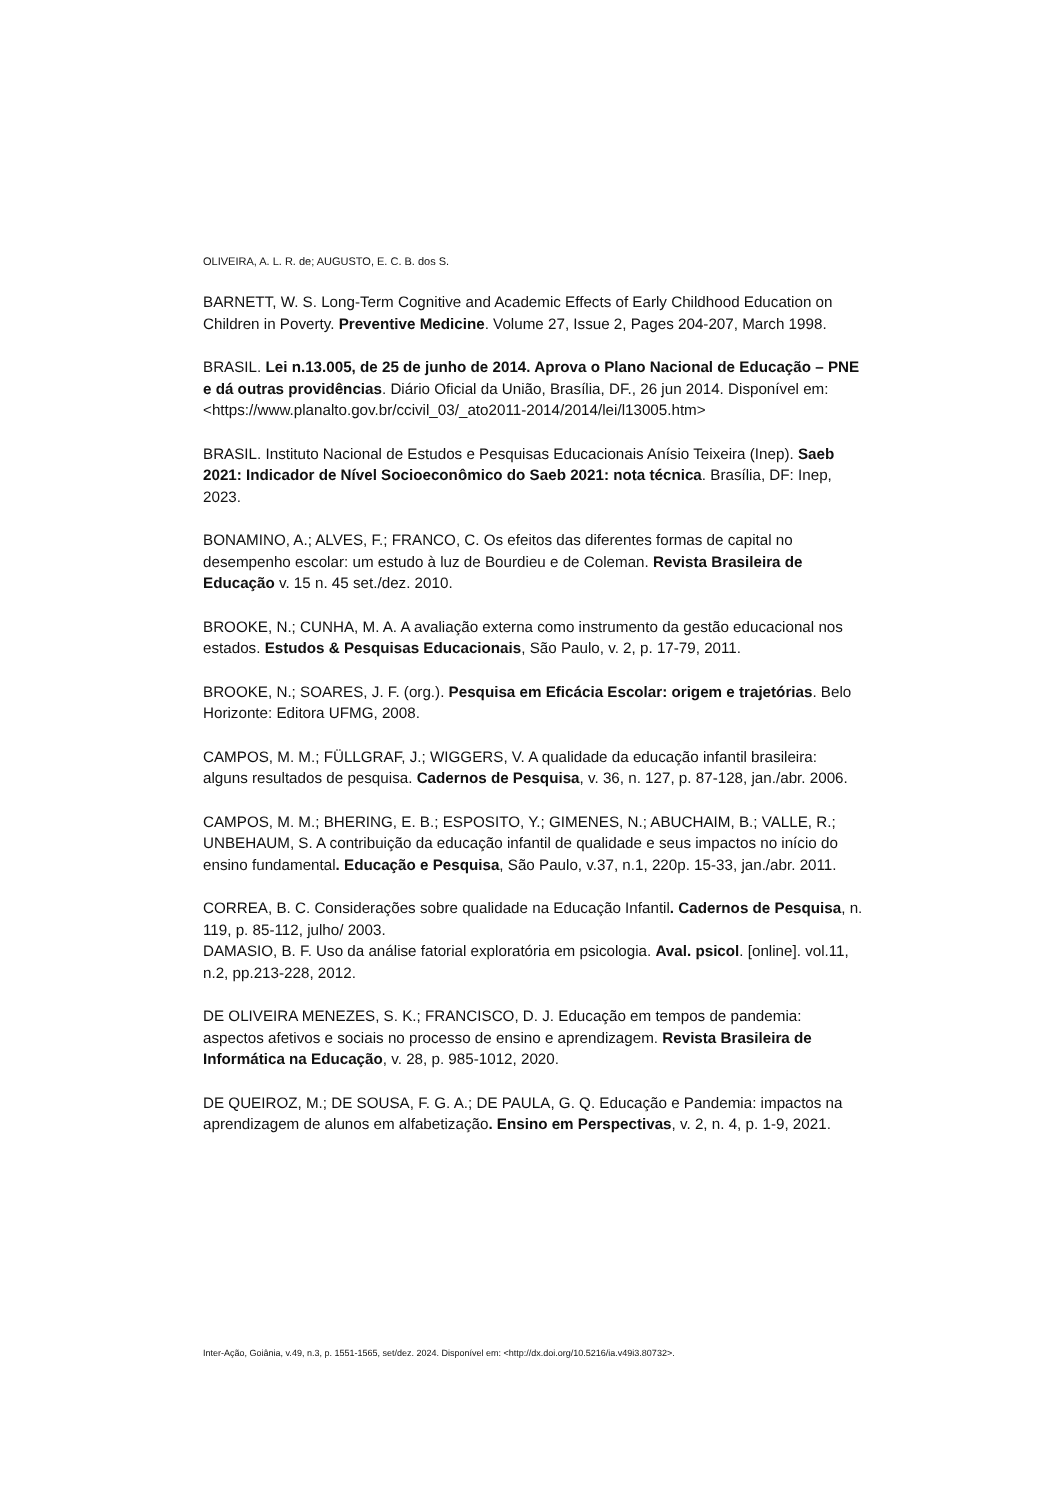OLIVEIRA, A. L. R. de; AUGUSTO, E. C. B. dos S.
BARNETT, W. S. Long-Term Cognitive and Academic Effects of Early Childhood Education on Children in Poverty. Preventive Medicine. Volume 27, Issue 2, Pages 204-207, March 1998.
BRASIL. Lei n.13.005, de 25 de junho de 2014. Aprova o Plano Nacional de Educação – PNE e dá outras providências. Diário Oficial da União, Brasília, DF., 26 jun 2014. Disponível em: <https://www.planalto.gov.br/ccivil_03/_ato2011-2014/2014/lei/l13005.htm>
BRASIL. Instituto Nacional de Estudos e Pesquisas Educacionais Anísio Teixeira (Inep). Saeb 2021: Indicador de Nível Socioeconômico do Saeb 2021: nota técnica. Brasília, DF: Inep, 2023.
BONAMINO, A.; ALVES, F.; FRANCO, C. Os efeitos das diferentes formas de capital no desempenho escolar: um estudo à luz de Bourdieu e de Coleman. Revista Brasileira de Educação v. 15 n. 45 set./dez. 2010.
BROOKE, N.; CUNHA, M. A. A avaliação externa como instrumento da gestão educacional nos estados. Estudos & Pesquisas Educacionais, São Paulo, v. 2, p. 17-79, 2011.
BROOKE, N.; SOARES, J. F. (org.). Pesquisa em Eficácia Escolar: origem e trajetórias. Belo Horizonte: Editora UFMG, 2008.
CAMPOS, M. M.; FÜLLGRAF, J.; WIGGERS, V. A qualidade da educação infantil brasileira: alguns resultados de pesquisa. Cadernos de Pesquisa, v. 36, n. 127, p. 87-128, jan./abr. 2006.
CAMPOS, M. M.; BHERING, E. B.; ESPOSITO, Y.; GIMENES, N.; ABUCHAIM, B.; VALLE, R.; UNBEHAUM, S. A contribuição da educação infantil de qualidade e seus impactos no início do ensino fundamental. Educação e Pesquisa, São Paulo, v.37, n.1, 220p. 15-33, jan./abr. 2011.
CORREA, B. C. Considerações sobre qualidade na Educação Infantil. Cadernos de Pesquisa, n. 119, p. 85-112, julho/ 2003.
DAMASIO, B. F. Uso da análise fatorial exploratória em psicologia. Aval. psicol. [online]. vol.11, n.2, pp.213-228, 2012.
DE OLIVEIRA MENEZES, S. K.; FRANCISCO, D. J. Educação em tempos de pandemia: aspectos afetivos e sociais no processo de ensino e aprendizagem. Revista Brasileira de Informática na Educação, v. 28, p. 985-1012, 2020.
DE QUEIROZ, M.; DE SOUSA, F. G. A.; DE PAULA, G. Q. Educação e Pandemia: impactos na aprendizagem de alunos em alfabetização. Ensino em Perspectivas, v. 2, n. 4, p. 1-9, 2021.
Inter-Ação, Goiânia, v.49, n.3, p. 1551-1565, set/dez. 2024. Disponível em: <http://dx.doi.org/10.5216/ia.v49i3.80732>.